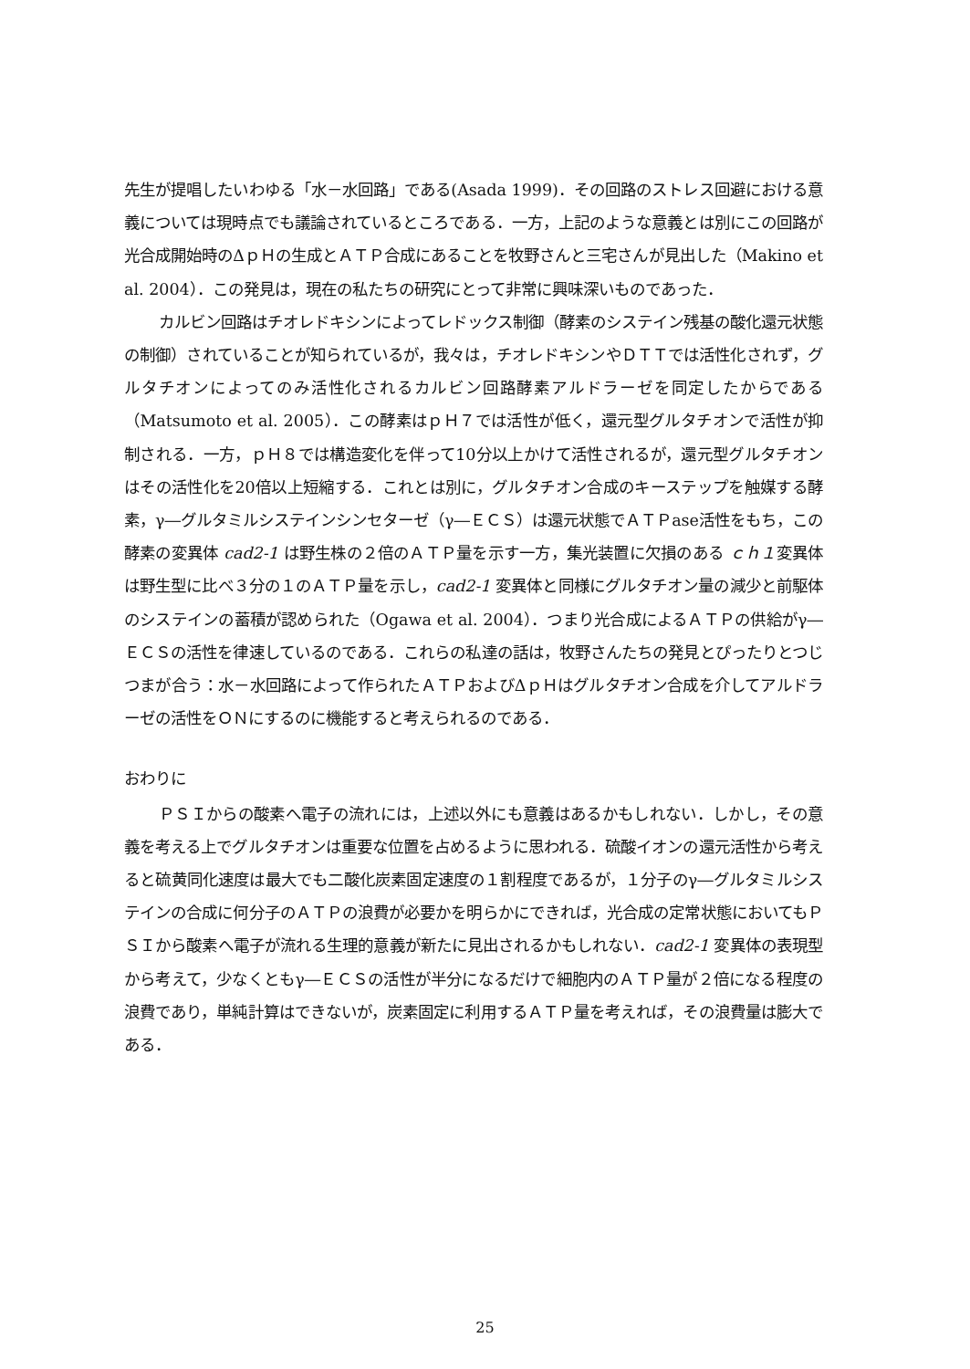先生が提唱したいわゆる「水－水回路」である(Asada 1999)．その回路のストレス回避における意義については現時点でも議論されているところである．一方，上記のような意義とは別にこの回路が光合成開始時のΔｐＨの生成とＡＴＰ合成にあることを牧野さんと三宅さんが見出した（Makino et al. 2004）．この発見は，現在の私たちの研究にとって非常に興味深いものであった．
カルビン回路はチオレドキシンによってレドックス制御（酵素のシステイン残基の酸化還元状態の制御）されていることが知られているが，我々は，チオレドキシンやＤＴＴでは活性化されず，グルタチオンによってのみ活性化されるカルビン回路酵素アルドラーゼを同定したからである（Matsumoto et al. 2005）．この酵素はｐＨ７では活性が低く，還元型グルタチオンで活性が抑制される．一方，ｐＨ８では構造変化を伴って10分以上かけて活性されるが，還元型グルタチオンはその活性化を20倍以上短縮する．これとは別に，グルタチオン合成のキーステップを触媒する酵素，γ―グルタミルシステインシンセターゼ（γ―ＥＣＳ）は還元状態でＡＴＰase活性をもち，この酵素の変異体 cad2-1 は野生株の２倍のＡＴＰ量を示す一方，集光装置に欠損のある ｃｈ１変異体は野生型に比べ３分の１のＡＴＰ量を示し，cad2-1 変異体と同様にグルタチオン量の減少と前駆体のシステインの蓄積が認められた（Ogawa et al. 2004）．つまり光合成によるＡＴＰの供給がγ―ＥＣＳの活性を律速しているのである．これらの私達の話は，牧野さんたちの発見とぴったりとつじつまが合う：水－水回路によって作られたＡＴＰおよびΔｐＨはグルタチオン合成を介してアルドラーゼの活性をＯＮにするのに機能すると考えられるのである．
おわりに
ＰＳＩからの酸素へ電子の流れには，上述以外にも意義はあるかもしれない．しかし，その意義を考える上でグルタチオンは重要な位置を占めるように思われる．硫酸イオンの還元活性から考えると硫黄同化速度は最大でも二酸化炭素固定速度の１割程度であるが，１分子のγ―グルタミルシステインの合成に何分子のＡＴＰの浪費が必要かを明らかにできれば，光合成の定常状態においてもＰＳＩから酸素へ電子が流れる生理的意義が新たに見出されるかもしれない．cad2-1 変異体の表現型から考えて，少なくともγ―ＥＣＳの活性が半分になるだけで細胞内のＡＴＰ量が２倍になる程度の浪費であり，単純計算はできないが，炭素固定に利用するＡＴＰ量を考えれば，その浪費量は膨大である．
25